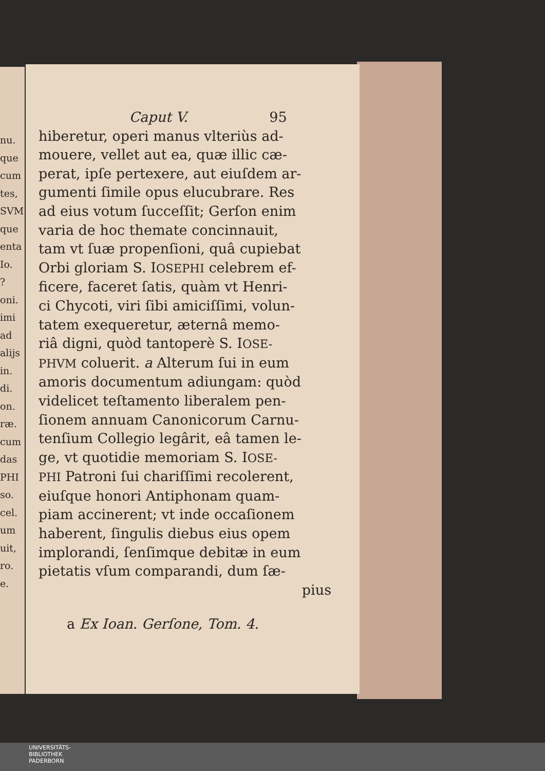nu.
que
cum
tes,
SVM
que
enta
Io.
?
oni.
imi
ad
alijs
in.
di.
on.
ræ.
cum
das
PHI
so.
cel.
um
uit,
ro.
e.
Caput V. 95
hiberetur, operi manus vlteriùs ad-
mouere, vellet aut ea, quæ illic cæ-
perat, ipſe pertexere, aut eiuſdem ar-
gumenti ſimile opus elucubrare. Res
ad eius votum ſucceſſit; Gerſon enim
varia de hoc themate concinnauit,
tam vt ſuæ propenſioni, quâ cupiebat
Orbi gloriam S. IOSEPHI celebrem ef-
ficere, faceret ſatis, quàm vt Henri-
ci Chycoti, viri ſibi amiciſſimi, volun-
tatem exequeretur, æternâ memo-
riâ digni, quòd tantoperè S. IOSE-
PHVM coluerit. a Alterum ſui in eum
amoris documentum adiungam: quòd
videlicet teſtamento liberalem pen-
ſionem annuam Canonicorum Carnu-
tenſium Collegio legârit, eâ tamen le-
ge, vt quotidie memoriam S. IOSE-
PHI Patroni ſui chariſſimi recolerent,
eiuſque honori Antiphonam quam-
piam accinerent; vt inde occaſionem
haberent, ſingulis diebus eius opem
implorandi, ſenſimque debitæ in eum
pietatis vſum comparandi, dum ſæ-
pius
a Ex Ioan. Gerſone, Tom. 4.
UNIVERSITÄTS-
BIBLIOTHEK
PADERBORN